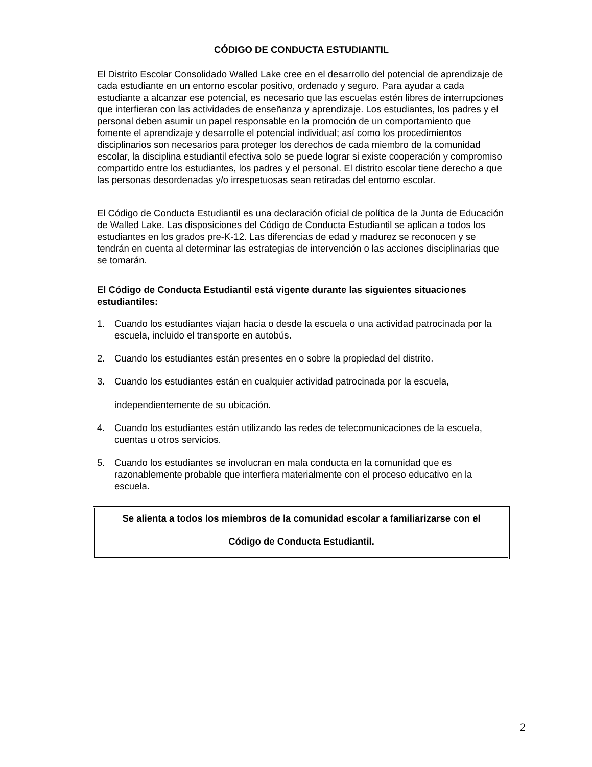CÓDIGO DE CONDUCTA ESTUDIANTIL
El Distrito Escolar Consolidado Walled Lake cree en el desarrollo del potencial de aprendizaje de cada estudiante en un entorno escolar positivo, ordenado y seguro. Para ayudar a cada estudiante a alcanzar ese potencial, es necesario que las escuelas estén libres de interrupciones que interfieran con las actividades de enseñanza y aprendizaje. Los estudiantes, los padres y el personal deben asumir un papel responsable en la promoción de un comportamiento que fomente el aprendizaje y desarrolle el potencial individual; así como los procedimientos disciplinarios son necesarios para proteger los derechos de cada miembro de la comunidad escolar, la disciplina estudiantil efectiva solo se puede lograr si existe cooperación y compromiso compartido entre los estudiantes, los padres y el personal. El distrito escolar tiene derecho a que las personas desordenadas y/o irrespetuosas sean retiradas del entorno escolar.
El Código de Conducta Estudiantil es una declaración oficial de política de la Junta de Educación de Walled Lake. Las disposiciones del Código de Conducta Estudiantil se aplican a todos los estudiantes en los grados pre-K-12. Las diferencias de edad y madurez se reconocen y se tendrán en cuenta al determinar las estrategias de intervención o las acciones disciplinarias que se tomarán.
El Código de Conducta Estudiantil está vigente durante las siguientes situaciones estudiantiles:
1. Cuando los estudiantes viajan hacia o desde la escuela o una actividad patrocinada por la escuela, incluido el transporte en autobús.
2. Cuando los estudiantes están presentes en o sobre la propiedad del distrito.
3. Cuando los estudiantes están en cualquier actividad patrocinada por la escuela,
independientemente de su ubicación.
4. Cuando los estudiantes están utilizando las redes de telecomunicaciones de la escuela, cuentas u otros servicios.
5. Cuando los estudiantes se involucran en mala conducta en la comunidad que es razonablemente probable que interfiera materialmente con el proceso educativo en la escuela.
Se alienta a todos los miembros de la comunidad escolar a familiarizarse con el
Código de Conducta Estudiantil.
2